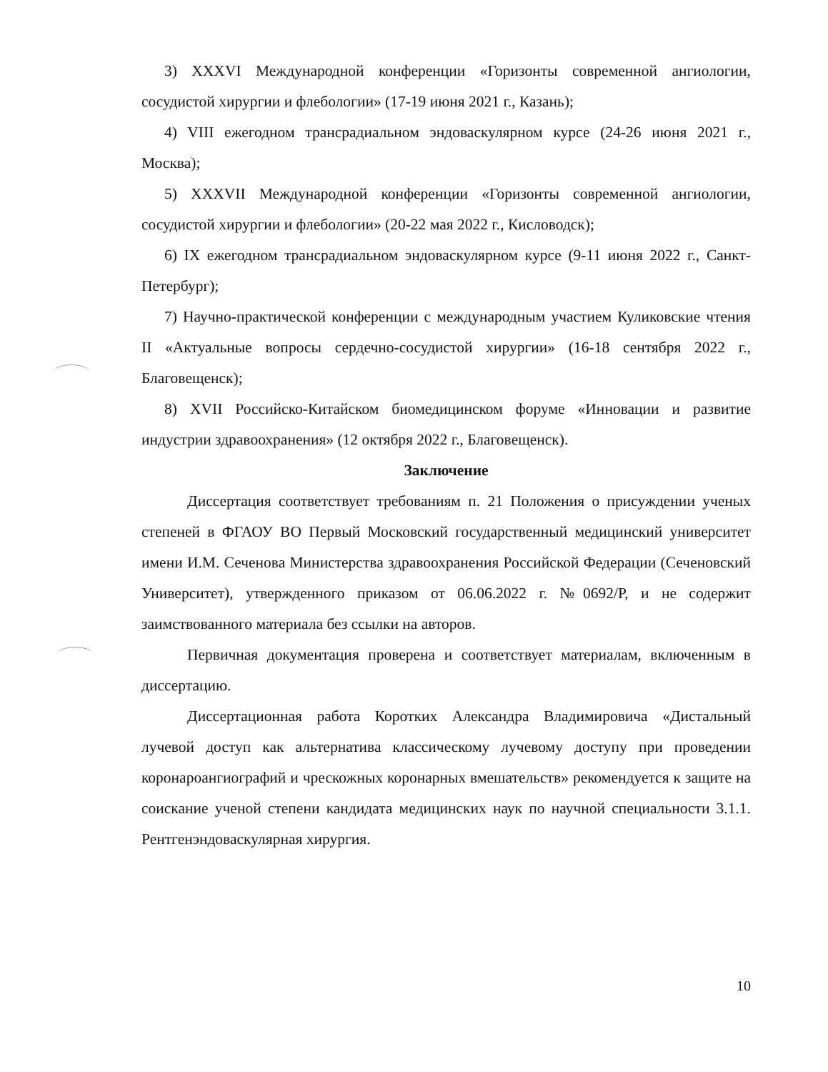3) XXXVI Международной конференции «Горизонты современной ангиологии, сосудистой хирургии и флебологии» (17-19 июня 2021 г., Казань);
4) VIII ежегодном трансрадиальном эндоваскулярном курсе (24-26 июня 2021 г., Москва);
5) XXXVII Международной конференции «Горизонты современной ангиологии, сосудистой хирургии и флебологии» (20-22 мая 2022 г., Кисловодск);
6) IX ежегодном трансрадиальном эндоваскулярном курсе (9-11 июня 2022 г., Санкт-Петербург);
7) Научно-практической конференции с международным участием Куликовские чтения II «Актуальные вопросы сердечно-сосудистой хирургии» (16-18 сентября 2022 г., Благовещенск);
8) XVII Российско-Китайском биомедицинском форуме «Инновации и развитие индустрии здравоохранения» (12 октября 2022 г., Благовещенск).
Заключение
Диссертация соответствует требованиям п. 21 Положения о присуждении ученых степеней в ФГАОУ ВО Первый Московский государственный медицинский университет имени И.М. Сеченова Министерства здравоохранения Российской Федерации (Сеченовский Университет), утвержденного приказом от 06.06.2022 г. №0692/Р, и не содержит заимствованного материала без ссылки на авторов.
Первичная документация проверена и соответствует материалам, включенным в диссертацию.
Диссертационная работа Коротких Александра Владимировича «Дистальный лучевой доступ как альтернатива классическому лучевому доступу при проведении коронароангиографий и чрескожных коронарных вмешательств» рекомендуется к защите на соискание ученой степени кандидата медицинских наук по научной специальности 3.1.1. Рентгенэндоваскулярная хирургия.
10